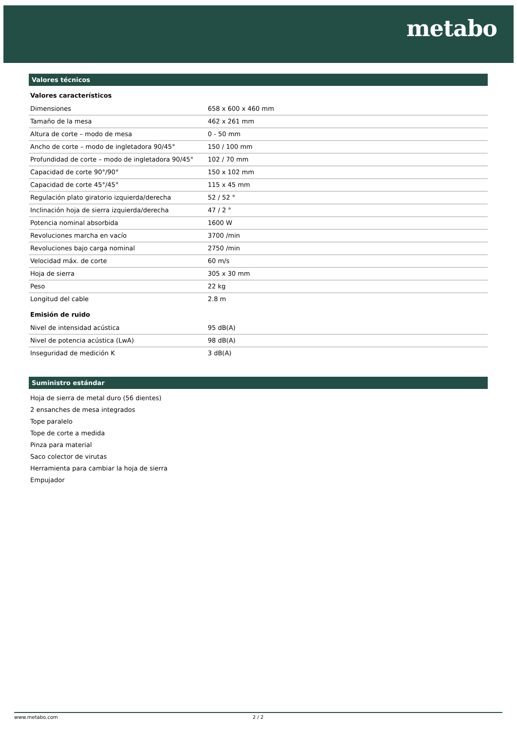metabo
Valores técnicos
Valores característicos
| Dimensiones | 658 x 600 x 460 mm |
| Tamaño de la mesa | 462 x 261 mm |
| Altura de corte – modo de mesa | 0 - 50 mm |
| Ancho de corte – modo de ingletadora 90/45° | 150 / 100 mm |
| Profundidad de corte – modo de ingletadora 90/45° | 102 / 70 mm |
| Capacidad de corte 90°/90° | 150 x 102 mm |
| Capacidad de corte 45°/45° | 115 x 45 mm |
| Regulación plato giratorio izquierda/derecha | 52 / 52 ° |
| Inclinación hoja de sierra izquierda/derecha | 47 / 2 ° |
| Potencia nominal absorbida | 1600 W |
| Revoluciones marcha en vacío | 3700 /min |
| Revoluciones bajo carga nominal | 2750 /min |
| Velocidad máx. de corte | 60 m/s |
| Hoja de sierra | 305 x 30 mm |
| Peso | 22 kg |
| Longitud del cable | 2.8 m |
Emisión de ruido
| Nivel de intensidad acústica | 95 dB(A) |
| Nivel de potencia acústica (LwA) | 98 dB(A) |
| Inseguridad de medición K | 3 dB(A) |
Suministro estándar
Hoja de sierra de metal duro (56 dientes)
2 ensanches de mesa integrados
Tope paralelo
Tope de corte a medida
Pinza para material
Saco colector de virutas
Herramienta para cambiar la hoja de sierra
Empujador
www.metabo.com 2 / 2